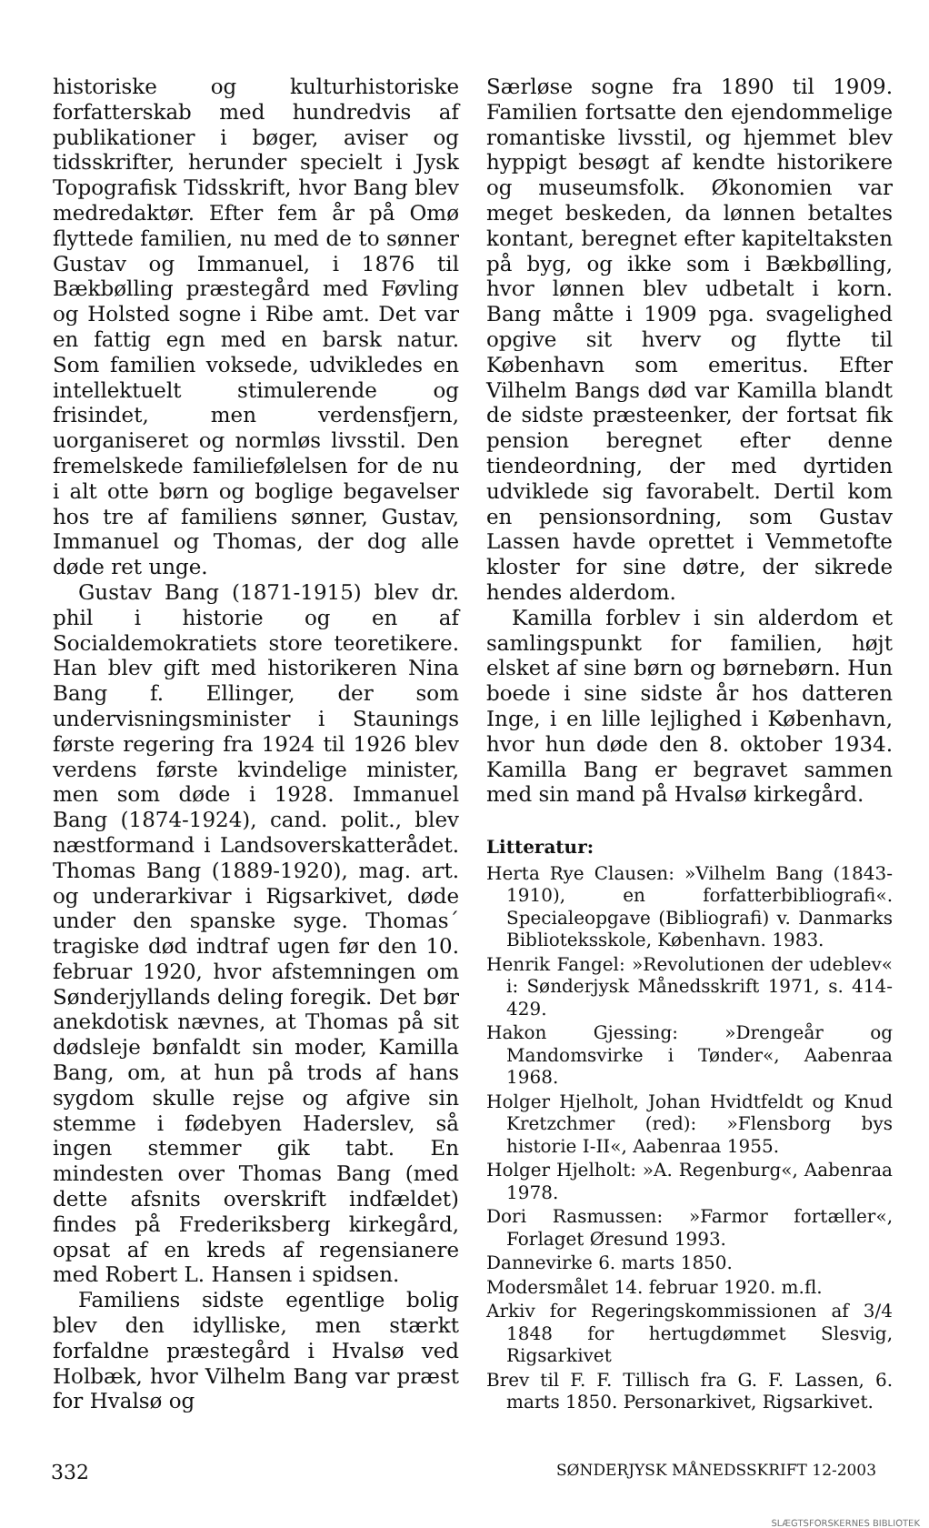historiske og kulturhistoriske forfatterskab med hundredvis af publikationer i bøger, aviser og tidsskrifter, herunder specielt i Jysk Topografisk Tidsskrift, hvor Bang blev medredaktør. Efter fem år på Omø flyttede familien, nu med de to sønner Gustav og Immanuel, i 1876 til Bækbølling præstegård med Føvling og Holsted sogne i Ribe amt. Det var en fattig egn med en barsk natur. Som familien voksede, udvikledes en intellektuelt stimulerende og frisindet, men verdensfjern, uorganiseret og normløs livsstil. Den fremelskede familiefølelsen for de nu i alt otte børn og boglige begavelser hos tre af familiens sønner, Gustav, Immanuel og Thomas, der dog alle døde ret unge.
Gustav Bang (1871-1915) blev dr. phil i historie og en af Socialdemokratiets store teoretikere. Han blev gift med historikeren Nina Bang f. Ellinger, der som undervisningsminister i Staunings første regering fra 1924 til 1926 blev verdens første kvindelige minister, men som døde i 1928. Immanuel Bang (1874-1924), cand. polit., blev næstformand i Landsoverskatterådet. Thomas Bang (1889-1920), mag. art. og underarkivar i Rigsarkivet, døde under den spanske syge. Thomas´ tragiske død indtraf ugen før den 10. februar 1920, hvor afstemningen om Sønderjyllands deling foregik. Det bør anekdotisk nævnes, at Thomas på sit dødsleje bønfaldt sin moder, Kamilla Bang, om, at hun på trods af hans sygdom skulle rejse og afgive sin stemme i fødebyen Haderslev, så ingen stemmer gik tabt. En mindesten over Thomas Bang (med dette afsnits overskrift indfældet) findes på Frederiksberg kirkegård, opsat af en kreds af regensianere med Robert L. Hansen i spidsen.
Familiens sidste egentlige bolig blev den idylliske, men stærkt forfaldne præstegård i Hvalsø ved Holbæk, hvor Vilhelm Bang var præst for Hvalsø og
Særløse sogne fra 1890 til 1909. Familien fortsatte den ejendommelige romantiske livsstil, og hjemmet blev hyppigt besøgt af kendte historikere og museumsfolk. Økonomien var meget beskeden, da lønnen betaltes kontant, beregnet efter kapiteltaksten på byg, og ikke som i Bækbølling, hvor lønnen blev udbetalt i korn. Bang måtte i 1909 pga. svagelighed opgive sit hverv og flytte til København som emeritus. Efter Vilhelm Bangs død var Kamilla blandt de sidste præsteenker, der fortsat fik pension beregnet efter denne tiendeordning, der med dyrtiden udviklede sig favorabelt. Dertil kom en pensionsordning, som Gustav Lassen havde oprettet i Vemmetofte kloster for sine døtre, der sikrede hendes alderdom.
Kamilla forblev i sin alderdom et samlingspunkt for familien, højt elsket af sine børn og børnebørn. Hun boede i sine sidste år hos datteren Inge, i en lille lejlighed i København, hvor hun døde den 8. oktober 1934. Kamilla Bang er begravet sammen med sin mand på Hvalsø kirkegård.
Litteratur:
Herta Rye Clausen: »Vilhelm Bang (1843-1910), en forfatterbibliografi«. Specialeopgave (Bibliografi) v. Danmarks Biblioteksskole, København. 1983.
Henrik Fangel: »Revolutionen der udeblev« i: Sønderjysk Månedsskrift 1971, s. 414-429.
Hakon Gjessing: »Drengeår og Mandomsvirke i Tønder«, Aabenraa 1968.
Holger Hjelholt, Johan Hvidtfeldt og Knud Kretzchmer (red): »Flensborg bys historie I-II«, Aabenraa 1955.
Holger Hjelholt: »A. Regenburg«, Aabenraa 1978.
Dori Rasmussen: »Farmor fortæller«, Forlaget Øresund 1993.
Dannevirke 6. marts 1850.
Modersmålet 14. februar 1920. m.fl.
Arkiv for Regeringskommissionen af 3/4 1848 for hertugdømmet Slesvig, Rigsarkivet
Brev til F. F. Tillisch fra G. F. Lassen, 6. marts 1850. Personarkivet, Rigsarkivet.
332 SØNDERJYSK MÅNEDSSKRIFT 12-2003
SLÆGTSFORSKERNES BIBLIOTEK